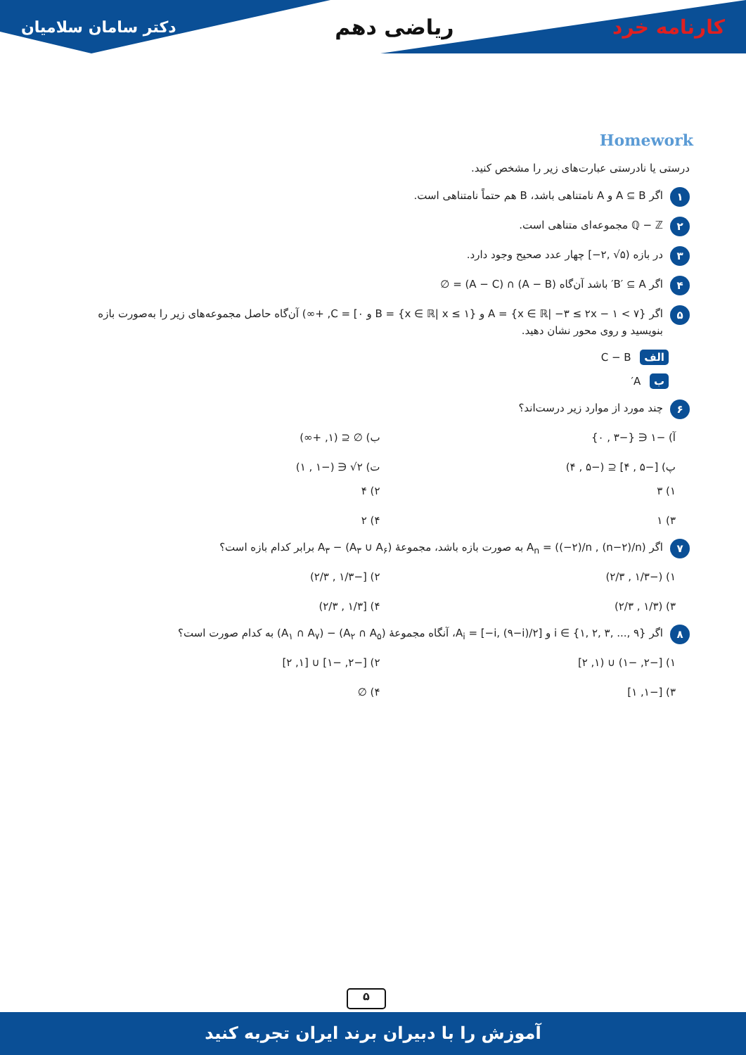کارنامه خرد ریاضی دهم دکتر سامان سلامیان
Homework
درستی یا نادرستی عبارت‌های زیر را مشخص کنید.
۱ اگر A ⊆ B و A نامتناهی باشد، B هم حتماً نامتناهی است.
۲ ℚ − ℤ مجموعه‌ای متناهی است.
۳ در بازه (۵√ ,۲−] چهار عدد صحیح وجود دارد.
۴ اگر B′ ⊆ A′ باشد آن‌گاه (A − B) ∩ (A − C) = ∅
۵ اگر A = {x ∈ ℝ| −۳ ≤ ۲x − ۱ < ۷} و B = {x ∈ ℝ| x ≤ ۱} و C = [۰, +∞) آن‌گاه حاصل مجموعه‌های زیر را به‌صورت بازه بنویسید و روی محور نشان دهید.
الف C − B
ب A′
۶ چند مورد از موارد زیر درست‌اند؟
آ) −۱ ∈ {−۳ , ۰} ب) ∅ ⊆ (۱, +∞) پ) [−۵ , ۴] ⊆ (−۵ , ۴) ت) ۲√ ∈ (−۱ , ۱)
۱) ۳ ۲) ۴ ۳) ۱ ۴) ۲
۷ اگر A<sub>n</sub> = ((−۲)/n , (n−۲)/n) به صورت بازه باشد، مجموعهٔ (A<sub>۳</sub> ∪ A<sub>۶</sub>) − A<sub>۳</sub> برابر کدام بازه است؟
۱) (−۱/۳ , ۲/۳) ۲) [−۱/۳ , ۲/۳) ۳) (۱/۳ , ۲/۳) ۴) [۱/۳ , ۲/۳)
۸ اگر i ∈ {۱, ۲, ۳, ..., ۹} و A<sub>i</sub> = [−i, (۹−i)/۲]، آنگاه مجموعهٔ (A<sub>۲</sub> ∩ A<sub>۵</sub>) − (A<sub>۱</sub> ∩ A<sub>۷</sub>) به کدام صورت است؟
۱) [−۲, −۱) ∪ (۱, ۲] ۲) [−۲, −۱] ∪ [۱, ۲] ۳) [−۱, ۱] ۴) ∅
۵
آموزش را با دبیران برند ایران تجربه کنید